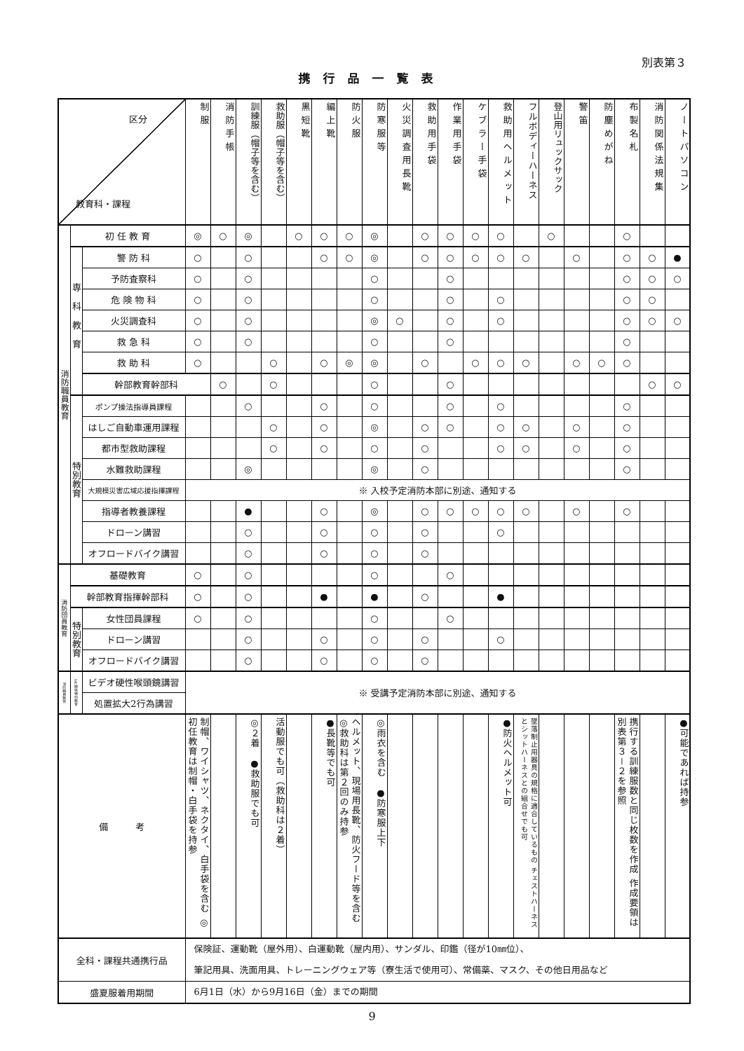別表第３
携行品一覧表
| 区分 教育科・課程 | | | 制服 | 消防手帳 | 訓練服（帽子等を含む） | 救助服（帽子等を含む） | 黒短靴 | 編上靴 | 防火服 | 防寒服等 | 火災調査用長靴 | 救助用手袋 | 作業用手袋 | ケブラー手袋 | 救助用ヘルメット | フルボディーハーネス | 登山用リュックサック | 警笛 | 防塵めがね | 布製名札 | 消防関係法規集 | ノートパソコン | |
| --- | --- | --- | --- | --- | --- | --- | --- | --- | --- | --- | --- | --- | --- | --- | --- | --- | --- | --- | --- | --- | --- | --- | --- |
| 消防職員教育 | 初 任 教 育 | | ◎ | ○ | ◎ | | ○ | ○ | ○ | ◎ | | ○ | ○ | ○ | ○ | | ○ | | | ○ | | | |
| | 専科教育 | 警 防 科 | ○ | | ○ | | | ○ | ○ | ◎ | | ○ | ○ | ○ | ○ | ○ | | ○ | | ○ | ○ | ● | |
| | | 予防査察科 | ○ | | ○ | | | | | ○ | | | ○ | | | | | | | ○ | ○ | ○ | |
| | | 危 険 物 科 | ○ | | ○ | | | | | ○ | | | ○ | | ○ | | | | | ○ | ○ | | |
| | | 火災調査科 | ○ | | ○ | | | | | ◎ | ○ | | ○ | | ○ | | | | | ○ | ○ | ○ | |
| | | 救 急 科 | ○ | | ○ | | | | | ○ | | | ○ | | | | | | | ○ | | | |
| | | 救 助 科 | ○ | | | ○ | | ○ | ◎ | ◎ | | ○ | | ○ | ○ | ○ | | ○ | ○ | ○ | | | |
| | | 幹部教育幹部科 | | ○ | | ○ | | | | ○ | | | ○ | | | | | | | | ○ | ○ | |
| | 特別教育 | ポンプ操法指導員課程 | | | ○ | | | ○ | | ○ | | | ○ | | ○ | | | | | ○ | | | |
| | | はしご自動車運用課程 | | | | ○ | | ○ | | ◎ | | ○ | ○ | | ○ | ○ | | ○ | | ○ | | | |
| | | 都市型救助課程 | | | | ○ | | ○ | | ○ | | ○ | | | ○ | ○ | | ○ | | ○ | | | |
| | | 水難救助課程 | | | ◎ | | | | | ◎ | | ○ | | | | | | | | ○ | | | |
| | | 大規模災害広域応援指揮課程 | ※ 入校予定消防本部に別途、通知する | | | | | | | | | | | | | | | | | | | | |
| | | 指導者教養課程 | | | ● | | | ○ | | ◎ | | ○ | ○ | ○ | ○ | ○ | | ○ | | ○ | | | |
| | | ドローン講習 | | | ○ | | | ○ | | ○ | | ○ | | | ○ | | | | | | | | |
| | | オフロードバイク講習 | | | ○ | | | ○ | | ○ | | ○ | | | | | | | | | | | |
| 消防団員教育 | 基礎教育 | | ○ | | ○ | | | | | ○ | | | ○ | | | | | | | | | | |
| | 幹部教育指揮幹部科 | | ○ | | ○ | | | ● | | ● | | ○ | | | ● | | | | | | | | |
| | 特別教育 | 女性団員課程 | ○ | | ○ | | | | | ○ | | | ○ | | | | | | | | | | |
| | | ドローン講習 | | | ○ | | | ○ | | ○ | | ○ | | | ○ | | | | | | | | |
| | | オフロードバイク講習 | | | ○ | | | ○ | | ○ | | ○ | | | | | | | | | | | |
| 消防職員教育 | MC関係特別教育 | ビデオ硬性喉頭鏡講習 | ※ 受講予定消防本部に別途、通知する | | | | | | | | | | | | | | | | | | | | |
| | | 処置拡大2行為講習 | | | | | | | | | | | | | | | | | | | | | |
| 備 考 | | | 制帽、ワイシャツ、ネクタイ、白手袋を含む ◎初任教育は制帽・白手袋を持参 | | ◎２着 ●救助服でも可 | 活動服でも可（救助科は２着） | | ●長靴等でも可 | ヘルメット、現場用長靴、防火フード等を含む ◎救助科は第２回のみ持参 | ◎雨衣を含む ●防寒服上下 | | | | | ●防火ヘルメット可 | 墜落制止用器具の規格に適合しているもの チェストハーネスとシットハーネスとの組合せでも可 | | | | 携行する訓練服数と同じ枚数を作成 作成要領は別表第３－２を参照 | | ●可能であれば持参 | |
| 全科・課程共通携行品 | | | 保険証、運動靴（屋外用）、白運動靴（屋内用）、サンダル、印鑑（径が10㎜位）、 筆記用具、洗面用具、トレーニングウェア等（寮生活で使用可）、常備薬、マスク、その他日用品など | | | | | | | | | | | | | | | | | | | | |
| 盛夏服着用期間 | | | 6月1日（水）から9月16日（金）までの期間 | | | | | | | | | | | | | | | | | | | | |
9